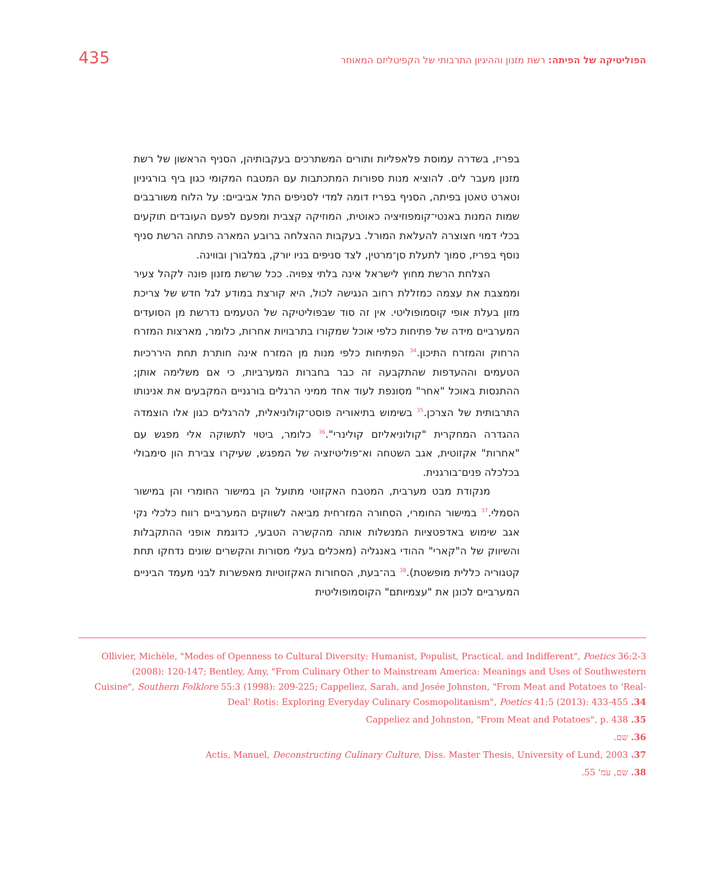435 הפוליטיקה של הפיתה: רשת מזנון וההיגיון התרבותי של הקפיטליזם המאוחר
בפריז, בשדרה עמוסת פלאפליות ותורים המשתרכים בעקבותיהן, הסניף הראשון של רשת מזנון מעבר לים. להוציא מנות ספורות המתכתבות עם המטבח המקומי כגון ביף בורגיניון וטארט טאטן בפיתה, הסניף בפריז דומה למדי לסניפים התל אביביים: על הלוח משורבבים שמות המנות באנטי־קומפוזיציה כאוטית, המוזיקה קצבית ומפעם לפעם העובדים תוקעים בכלי דמוי חצוצרה להעלאת המורל. בעקבות ההצלחה ברובע המארה פתחה הרשת סניף נוסף בפריז, סמוך לתעלת סן־מרטין, לצד סניפים בניו יורק, במלבורן ובווינה.
הצלחת הרשת מחוץ לישראל אינה בלתי צפויה. ככל שרשת מזנון פונה לקהל צעיר וממצבת את עצמה כמזללת רחוב הנגישה לכול, היא קורצת במודע לגל חדש של צריכת מזון בעלת אופי קוסמופוליטי. אין זה סוד שבפוליטיקה של הטעמים נדרשת מן הסועדים המערביים מידה של פתיחות כלפי אוכל שמקורו בתרבויות אחרות, כלומר, מארצות המזרח הרחוק והמזרח התיכון.<sup>34</sup> הפתיחות כלפי מנות מן המזרח אינה חותרת תחת היררכיות הטעמים וההעדפות שהתקבעה זה כבר בחברות המערביות, כי אם משלימה אותן; ההתנסות באוכל "אחר" מסונפת לעוד אחד ממיני הרגלים בורגניים המקבעים את אנינותו התרבותית של הצרכן.<sup>35</sup> בשימוש בתיאוריה פוסט־קולוניאלית, להרגלים כגון אלו הוצמדה ההגדרה המחקרית "קולוניאליזם קולינרי".<sup>36</sup> כלומר, ביטוי לתשוקה אלי מפגש עם "אחרות" אקזוטית, אגב השטחה וא־פוליטיזציה של המפגש, שעיקרו צבירת הון סימבולי בכלכלה פנים־בורגנית.
מנקודת מבט מערבית, המטבח האקזוטי מתועל הן במישור החומרי והן במישור הסמלי.<sup>37</sup> במישור החומרי, הסחורה המזרחית מביאה לשווקים המערביים רווח כלכלי נקי אגב שימוש באדפטציות המנשלות אותה מהקשרה הטבעי, כדוגמת אופני ההתקבלות והשיווק של ה"קארי" ההודי באנגליה (מאכלים בעלי מסורות והקשרים שונים נדחקו תחת קטגוריה כללית מופשטת).<sup>38</sup> בה־בעת, הסחורות האקזוטיות מאפשרות לבני מעמד הביניים המערביים לכונן את "עצמיותם" הקוסמופוליטית
Ollivier, Michèle, "Modes of Openness to Cultural Diversity: Humanist, Populist, Practical, and Indifferent", Poetics 36:2-3 (2008): 120-147; Bentley, Amy, "From Culinary Other to Mainstream America: Meanings and Uses of Southwestern Cuisine", Southern Folklore 55:3 (1998): 209-225; Cappeliez, Sarah, and Josée Johnston, "From Meat and Potatoes to 'Real-Deal' Rotis: Exploring Everyday Culinary Cosmopolitanism", Poetics 41:5 (2013): 433-455 .34
Cappeliez and Johnston, "From Meat and Potatoes", p. 438 .35
36. שם.
Actis, Manuel, Deconstructing Culinary Culture, Diss. Master Thesis, University of Lund, 2003 .37
38. שם, עמ' 55.